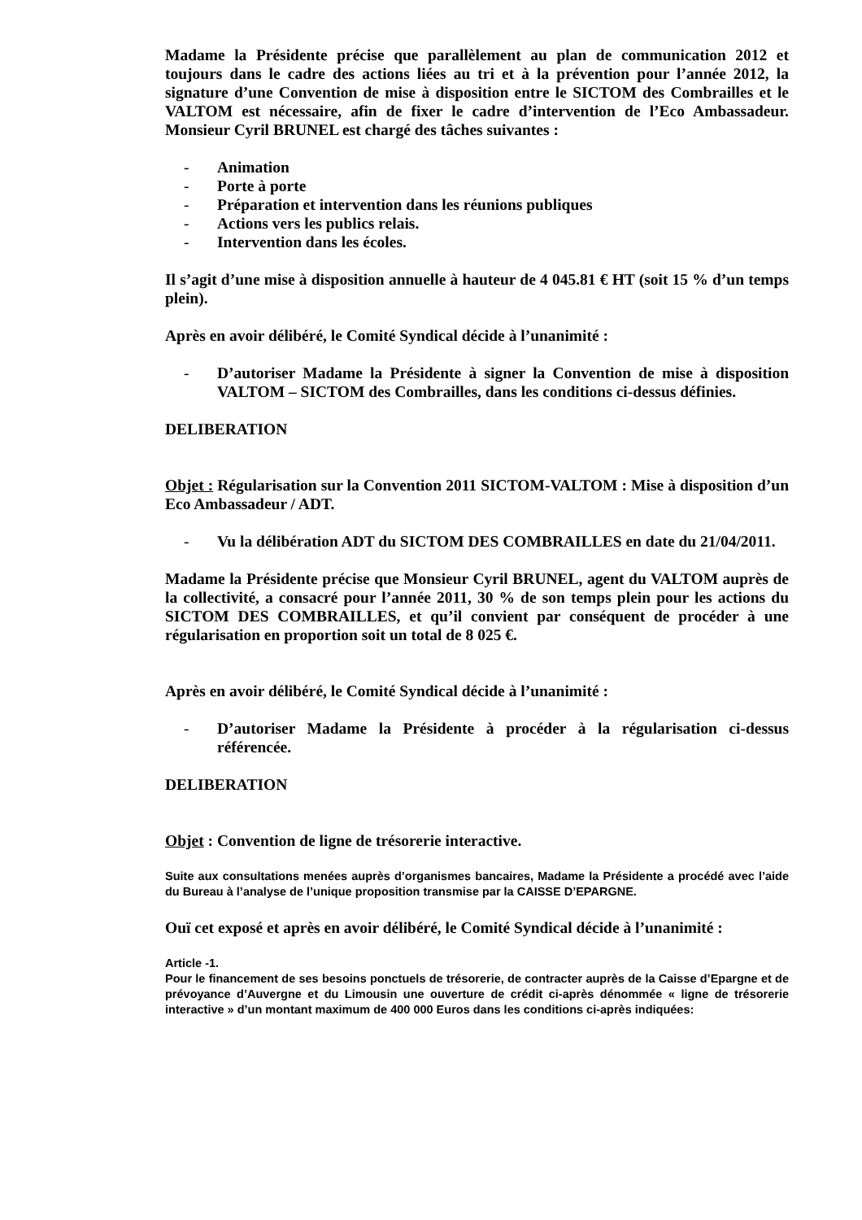Madame la Présidente précise que parallèlement au plan de communication 2012 et toujours dans le cadre des actions liées au tri et à la prévention pour l’année 2012, la signature d’une Convention de mise à disposition entre le SICTOM des Combrailles et le VALTOM est nécessaire, afin de fixer le cadre d’intervention de l’Eco Ambassadeur. Monsieur Cyril BRUNEL est chargé des tâches suivantes :
- Animation
- Porte à porte
- Préparation et intervention dans les réunions publiques
- Actions vers les publics relais.
- Intervention dans les écoles.
Il s’agit d’une mise à disposition annuelle à hauteur de 4 045.81 € HT (soit 15 % d’un temps plein).
Après en avoir délibéré, le Comité Syndical décide à l’unanimité :
- D’autoriser Madame la Présidente à signer la Convention de mise à disposition VALTOM – SICTOM des Combrailles, dans les conditions ci-dessus définies.
DELIBERATION
Objet : Régularisation sur la Convention 2011 SICTOM-VALTOM : Mise à disposition d’un Eco Ambassadeur / ADT.
- Vu la délibération ADT du SICTOM DES COMBRAILLES en date du 21/04/2011.
Madame la Présidente précise que Monsieur Cyril BRUNEL, agent du VALTOM auprès de la collectivité, a consacré pour l’année 2011, 30 % de son temps plein pour les actions du SICTOM DES COMBRAILLES, et qu’il convient par conséquent de procéder à une régularisation en proportion soit un total de 8 025 €.
Après en avoir délibéré, le Comité Syndical décide à l’unanimité :
- D’autoriser Madame la Présidente à procéder à la régularisation ci-dessus référencée.
DELIBERATION
Objet : Convention de ligne de trésorerie interactive.
Suite aux consultations menées auprès d’organismes bancaires, Madame la Présidente a procédé avec l’aide du Bureau à l’analyse de l’unique proposition transmise par la CAISSE D’EPARGNE.
Ouï cet exposé et après en avoir délibéré, le Comité Syndical décide à l’unanimité :
Article -1.
Pour le financement de ses besoins ponctuels de trésorerie, de contracter auprès de la Caisse d’Epargne et de prévoyance d’Auvergne et du Limousin une ouverture de crédit ci-après dénommée « ligne de trésorerie interactive » d’un montant maximum de 400 000 Euros dans les conditions ci-après indiquées: